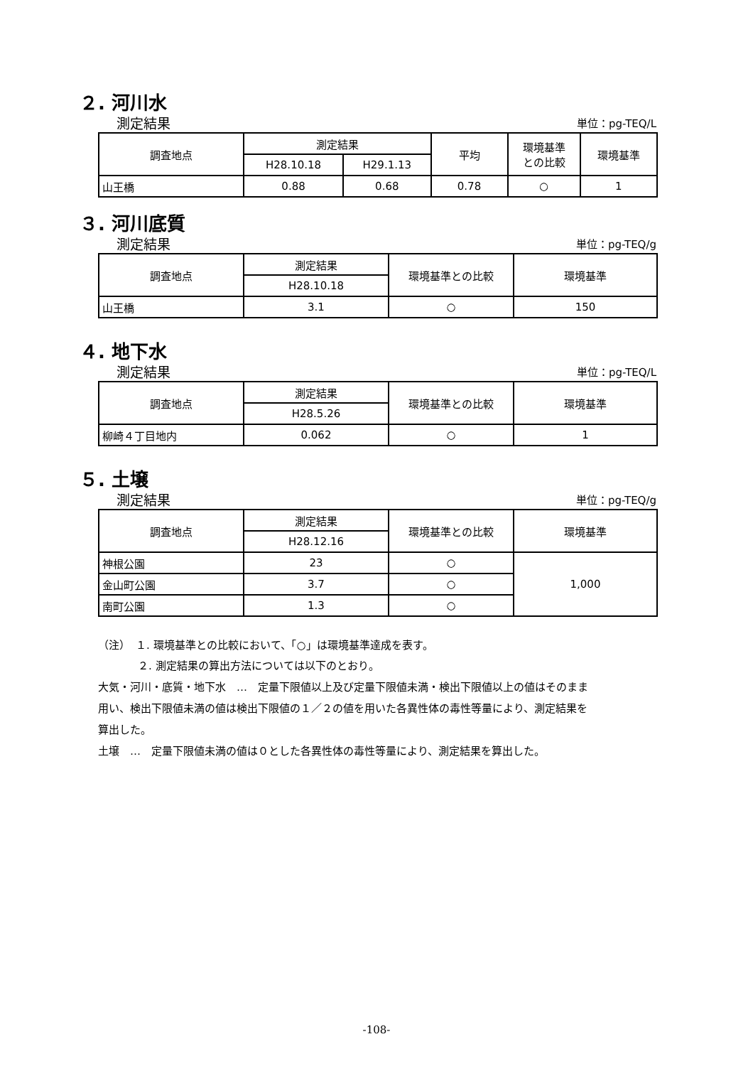２. 河川水
測定結果 単位：pg-TEQ/L
| 調査地点 | 測定結果 | | 平均 | 環境基準 との比較 | 環境基準 |
| --- | --- | --- | --- | --- | --- |
| | H28.10.18 | H29.1.13 | | | |
| 山王橋 | 0.88 | 0.68 | 0.78 | ○ | 1 |
３. 河川底質
測定結果 単位：pg-TEQ/g
| 調査地点 | 測定結果 | 環境基準との比較 | 環境基準 |
| --- | --- | --- | --- |
| | H28.10.18 | | |
| 山王橋 | 3.1 | ○ | 150 |
４. 地下水
測定結果 単位：pg-TEQ/L
| 調査地点 | 測定結果 | 環境基準との比較 | 環境基準 |
| --- | --- | --- | --- |
| | H28.5.26 | | |
| 柳崎４丁目地内 | 0.062 | ○ | 1 |
５. 土壌
測定結果 単位：pg-TEQ/g
| 調査地点 | 測定結果 | 環境基準との比較 | 環境基準 |
| --- | --- | --- | --- |
| | H28.12.16 | | |
| 神根公園 | 23 | ○ | 1,000 |
| 金山町公園 | 3.7 | ○ | |
| 南町公園 | 1.3 | ○ | |
（注）　１. 環境基準との比較において、「○」は環境基準達成を表す。
２. 測定結果の算出方法については以下のとおり。
大気・河川・底質・地下水　…　定量下限値以上及び定量下限値未満・検出下限値以上の値はそのまま用い、検出下限値未満の値は検出下限値の１／２の値を用いた各異性体の毒性等量により、測定結果を算出した。
土壌　…　定量下限値未満の値は０とした各異性体の毒性等量により、測定結果を算出した。
-108-